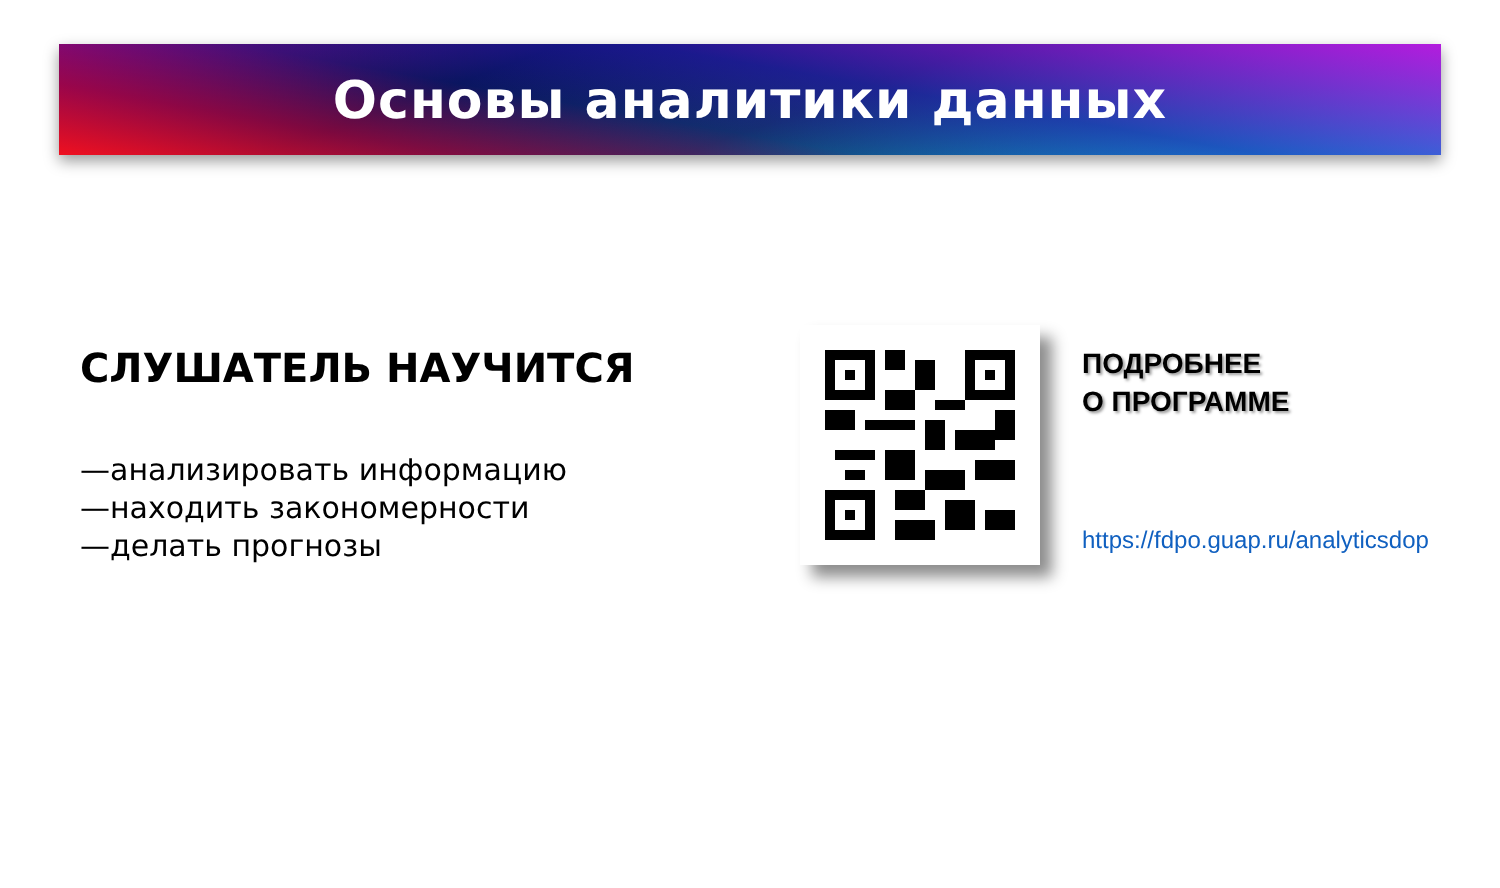Основы аналитики данных
СЛУШАТЕЛЬ НАУЧИТСЯ
—анализировать информацию
—находить закономерности
—делать прогнозы
ПОДРОБНЕЕ
О ПРОГРАММЕ
https://fdpo.guap.ru/analyticsdop